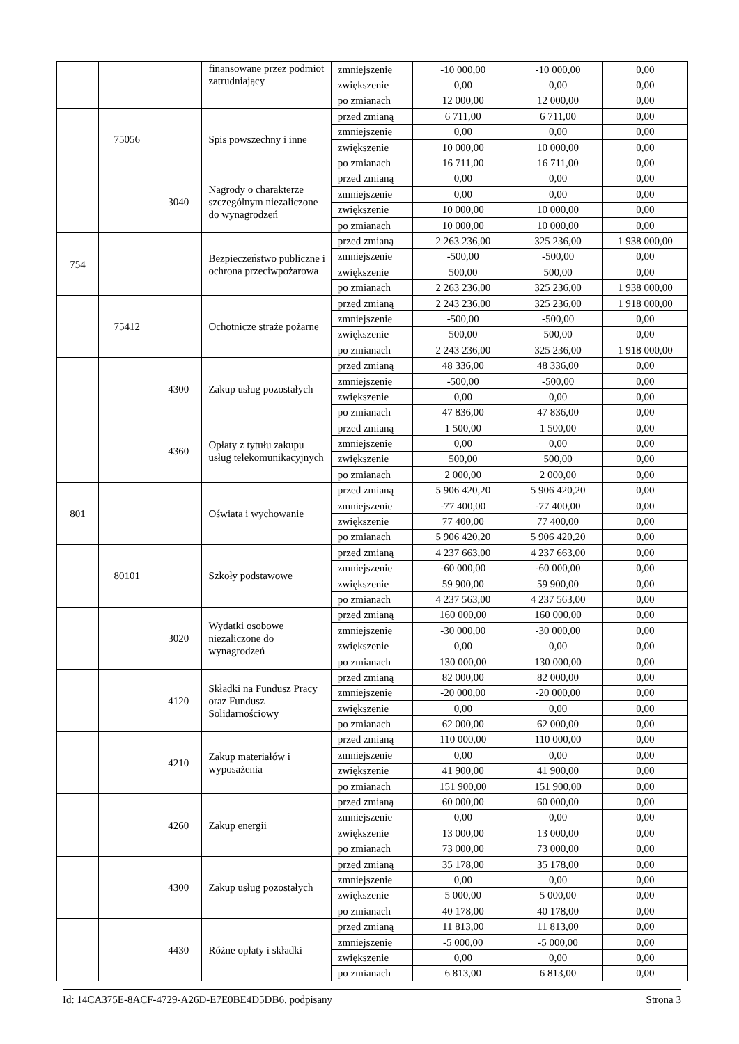| | | | finansowane przez podmiot zatrudniający | zmniejszenie | -10 000,00 | -10 000,00 | 0,00 |
| | | | | zwiększenie | 0,00 | 0,00 | 0,00 |
| | | | | po zmianach | 12 000,00 | 12 000,00 | 0,00 |
| | 75056 | | Spis powszechny i inne | przed zmianą | 6 711,00 | 6 711,00 | 0,00 |
| | | | | zmniejszenie | 0,00 | 0,00 | 0,00 |
| | | | | zwiększenie | 10 000,00 | 10 000,00 | 0,00 |
| | | | | po zmianach | 16 711,00 | 16 711,00 | 0,00 |
| | | 3040 | Nagrody o charakterze szczególnym niezaliczone do wynagrodzeń | przed zmianą | 0,00 | 0,00 | 0,00 |
| | | | | zmniejszenie | 0,00 | 0,00 | 0,00 |
| | | | | zwiększenie | 10 000,00 | 10 000,00 | 0,00 |
| | | | | po zmianach | 10 000,00 | 10 000,00 | 0,00 |
| 754 | | | Bezpieczeństwo publiczne i ochrona przeciwpożarowa | przed zmianą | 2 263 236,00 | 325 236,00 | 1 938 000,00 |
| | | | | zmniejszenie | -500,00 | -500,00 | 0,00 |
| | | | | zwiększenie | 500,00 | 500,00 | 0,00 |
| | | | | po zmianach | 2 263 236,00 | 325 236,00 | 1 938 000,00 |
| | 75412 | | Ochotnicze straże pożarne | przed zmianą | 2 243 236,00 | 325 236,00 | 1 918 000,00 |
| | | | | zmniejszenie | -500,00 | -500,00 | 0,00 |
| | | | | zwiększenie | 500,00 | 500,00 | 0,00 |
| | | | | po zmianach | 2 243 236,00 | 325 236,00 | 1 918 000,00 |
| | | 4300 | Zakup usług pozostałych | przed zmianą | 48 336,00 | 48 336,00 | 0,00 |
| | | | | zmniejszenie | -500,00 | -500,00 | 0,00 |
| | | | | zwiększenie | 0,00 | 0,00 | 0,00 |
| | | | | po zmianach | 47 836,00 | 47 836,00 | 0,00 |
| | | 4360 | Opłaty z tytułu zakupu usług telekomunikacyjnych | przed zmianą | 1 500,00 | 1 500,00 | 0,00 |
| | | | | zmniejszenie | 0,00 | 0,00 | 0,00 |
| | | | | zwiększenie | 500,00 | 500,00 | 0,00 |
| | | | | po zmianach | 2 000,00 | 2 000,00 | 0,00 |
| 801 | | | Oświata i wychowanie | przed zmianą | 5 906 420,20 | 5 906 420,20 | 0,00 |
| | | | | zmniejszenie | -77 400,00 | -77 400,00 | 0,00 |
| | | | | zwiększenie | 77 400,00 | 77 400,00 | 0,00 |
| | | | | po zmianach | 5 906 420,20 | 5 906 420,20 | 0,00 |
| | 80101 | | Szkoły podstawowe | przed zmianą | 4 237 663,00 | 4 237 663,00 | 0,00 |
| | | | | zmniejszenie | -60 000,00 | -60 000,00 | 0,00 |
| | | | | zwiększenie | 59 900,00 | 59 900,00 | 0,00 |
| | | | | po zmianach | 4 237 563,00 | 4 237 563,00 | 0,00 |
| | | 3020 | Wydatki osobowe niezaliczone do wynagrodzeń | przed zmianą | 160 000,00 | 160 000,00 | 0,00 |
| | | | | zmniejszenie | -30 000,00 | -30 000,00 | 0,00 |
| | | | | zwiększenie | 0,00 | 0,00 | 0,00 |
| | | | | po zmianach | 130 000,00 | 130 000,00 | 0,00 |
| | | 4120 | Składki na Fundusz Pracy oraz Fundusz Solidarnościowy | przed zmianą | 82 000,00 | 82 000,00 | 0,00 |
| | | | | zmniejszenie | -20 000,00 | -20 000,00 | 0,00 |
| | | | | zwiększenie | 0,00 | 0,00 | 0,00 |
| | | | | po zmianach | 62 000,00 | 62 000,00 | 0,00 |
| | | 4210 | Zakup materiałów i wyposażenia | przed zmianą | 110 000,00 | 110 000,00 | 0,00 |
| | | | | zmniejszenie | 0,00 | 0,00 | 0,00 |
| | | | | zwiększenie | 41 900,00 | 41 900,00 | 0,00 |
| | | | | po zmianach | 151 900,00 | 151 900,00 | 0,00 |
| | | 4260 | Zakup energii | przed zmianą | 60 000,00 | 60 000,00 | 0,00 |
| | | | | zmniejszenie | 0,00 | 0,00 | 0,00 |
| | | | | zwiększenie | 13 000,00 | 13 000,00 | 0,00 |
| | | | | po zmianach | 73 000,00 | 73 000,00 | 0,00 |
| | | 4300 | Zakup usług pozostałych | przed zmianą | 35 178,00 | 35 178,00 | 0,00 |
| | | | | zmniejszenie | 0,00 | 0,00 | 0,00 |
| | | | | zwiększenie | 5 000,00 | 5 000,00 | 0,00 |
| | | | | po zmianach | 40 178,00 | 40 178,00 | 0,00 |
| | | 4430 | Różne opłaty i składki | przed zmianą | 11 813,00 | 11 813,00 | 0,00 |
| | | | | zmniejszenie | -5 000,00 | -5 000,00 | 0,00 |
| | | | | zwiększenie | 0,00 | 0,00 | 0,00 |
| | | | | po zmianach | 6 813,00 | 6 813,00 | 0,00 |
Id: 14CA375E-8ACF-4729-A26D-E7E0BE4D5DB6. podpisany Strona 3